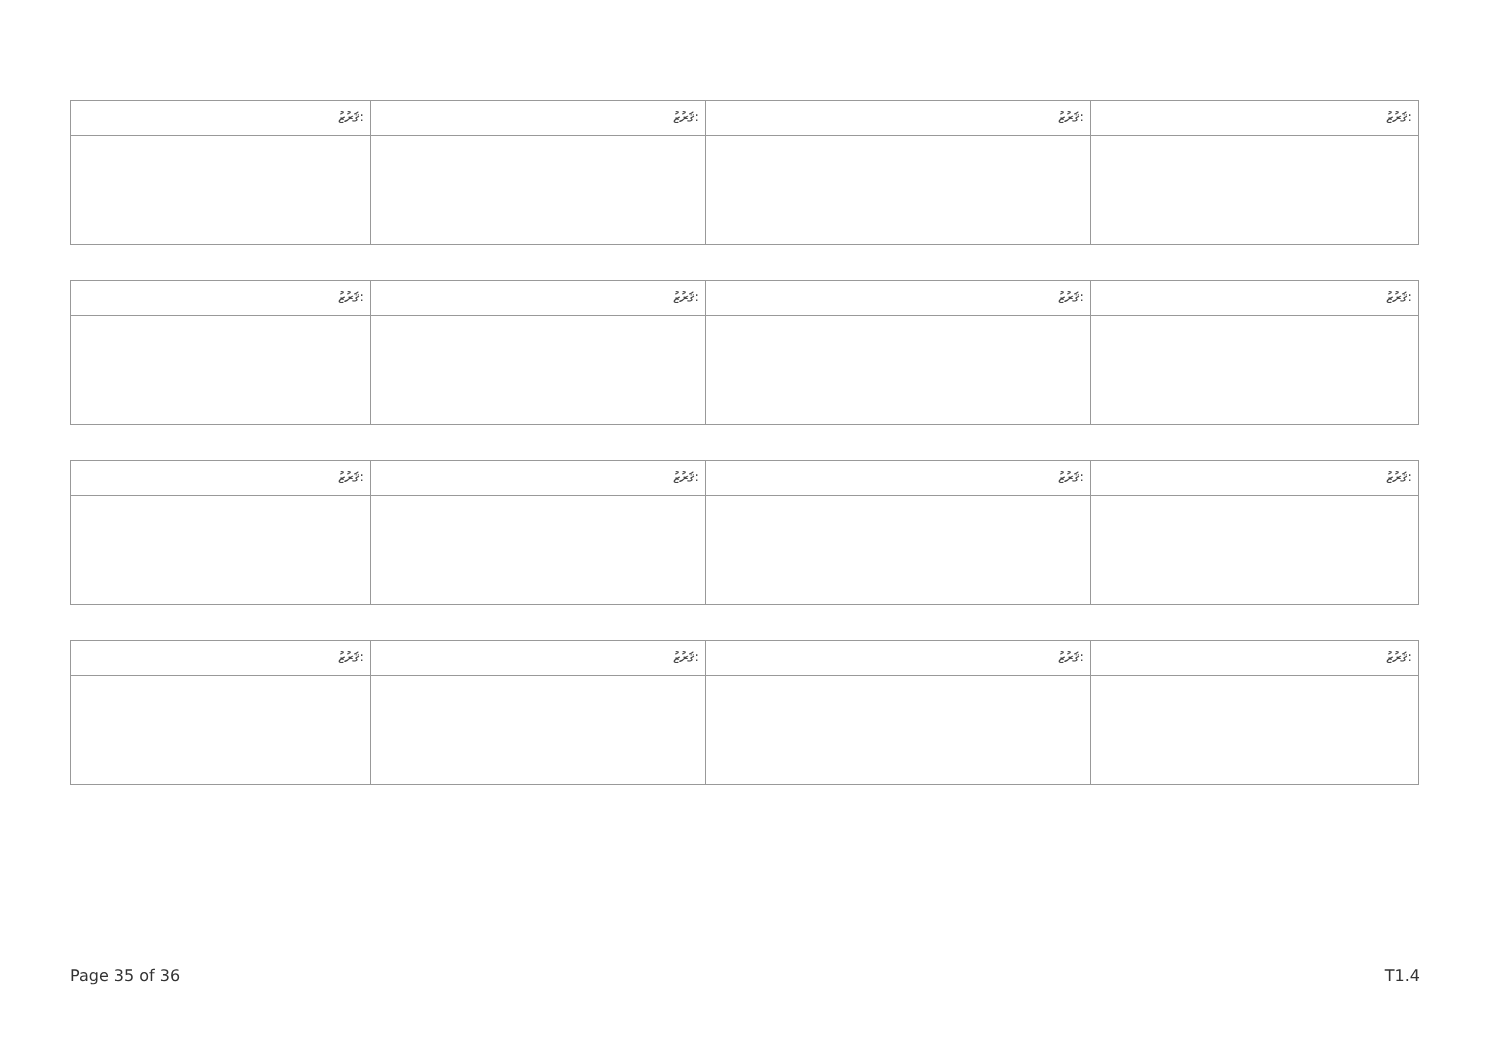| ޤަރުޒު: | ޤަރުޒު: | ޤަރުޒު: | ޤަރުޒު: |
| ޤަރުޒު: | ޤަރުޒު: | ޤަރުޒު: | ޤަރުޒު: |
| ޤަރުޒު: | ޤަރުޒު: | ޤަރުޒު: | ޤަރުޒު: |
| ޤަރުޒު: | ޤަރުޒު: | ޤަރުޒު: | ޤަރުޒު: |
Page 35 of 36 T1.4